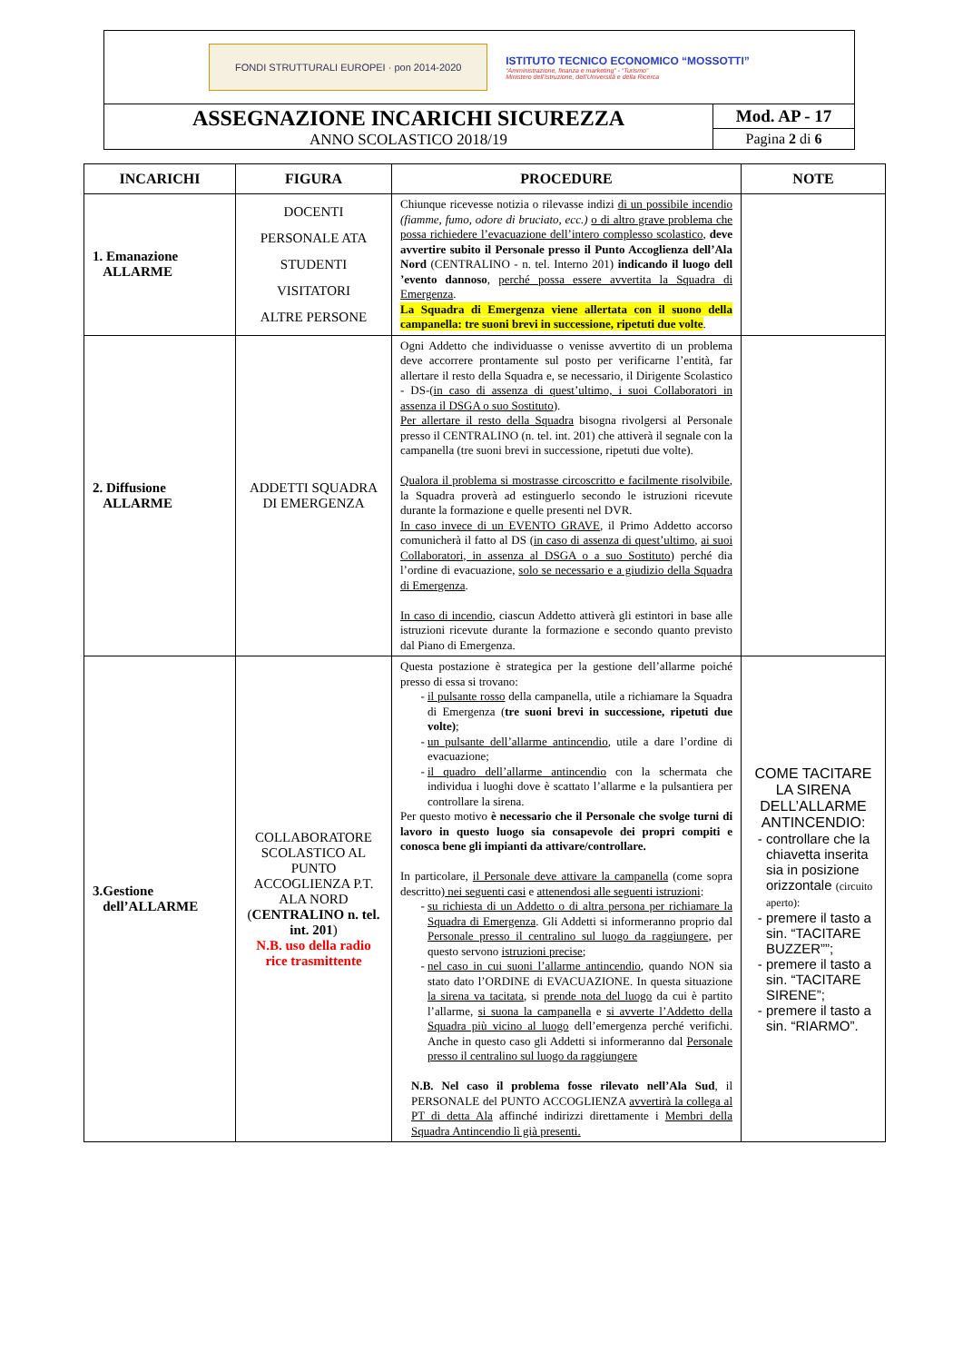FONDI STRUTTURALI EUROPEI · pon 2014-2020
ISTITUTO TECNICO ECONOMICO “MOSSOTTI”
“Amministrazione, finanza e marketing” - “Turismo”
Ministero dell’Istruzione, dell’Università e della Ricerca
ASSEGNAZIONE INCARICHI SICUREZZA
ANNO SCOLASTICO 2018/19
Mod. AP - 17
Pagina 2 di 6
| INCARICHI | FIGURA | PROCEDURE | NOTE |
| --- | --- | --- | --- |
| 1. Emanazione ALLARME | DOCENTI PERSONALE ATA STUDENTI VISITATORI ALTRE PERSONE | Chiunque ricevesse notizia o rilevasse indizi di un possibile incendio (fiamme, fumo, odore di bruciato, ecc.) o di altro grave problema che possa richiedere l’evacuazione dell’intero complesso scolastico , deve avvertire subito il Personale presso il Punto Accoglienza dell’Ala Nord (CENTRALINO - n. tel. Interno 201) indicando il luogo dell ’evento dannoso , perché possa essere avvertita la Squadra di Emergenza . La Squadra di Emergenza viene allertata con il suono della campanella: tre suoni brevi in successione, ripetuti due volte . | |
| 2. Diffusione ALLARME | ADDETTI SQUADRA DI EMERGENZA | Ogni Addetto che individuasse o venisse avvertito di un problema deve accorrere prontamente sul posto per verificarne l’entità, far allertare il resto della Squadra e, se necessario, il Dirigente Scolastico - DS-( in caso di assenza di quest’ultimo, i suoi Collaboratori in assenza il DSGA o suo Sostituto ). Per allertare il resto della Squadra bisogna rivolgersi al Personale presso il CENTRALINO (n. tel. int. 201) che attiverà il segnale con la campanella (tre suoni brevi in successione, ripetuti due volte). Qualora il problema si mostrasse circoscritto e facilmente risolvibile , la Squadra proverà ad estinguerlo secondo le istruzioni ricevute durante la formazione e quelle presenti nel DVR. In caso invece di un EVENTO GRAVE , il Primo Addetto accorso comunicherà il fatto al DS ( in caso di assenza di quest’ultimo , ai suoi Collaboratori, in assenza al DSGA o a suo Sostituto ) perché dia l’ordine di evacuazione, solo se necessario e a giudizio della Squadra di Emergenza . In caso di incendio , ciascun Addetto attiverà gli estintori in base alle istruzioni ricevute durante la formazione e secondo quanto previsto dal Piano di Emergenza. | |
| 3.Gestione dell’ALLARME | COLLABORATORE SCOLASTICO AL PUNTO ACCOGLIENZA P.T. ALA NORD ( CENTRALINO n. tel. int. 201 ) N.B. uso della radio rice trasmittente | Questa postazione è strategica per la gestione dell’allarme poiché presso di essa si trovano: il pulsante rosso della campanella, utile a richiamare la Squadra di Emergenza ( tre suoni brevi in successione, ripetuti due volte) ; un pulsante dell’allarme antincendio , utile a dare l’ordine di evacuazione; il quadro dell’allarme antincendio con la schermata che individua i luoghi dove è scattato l’allarme e la pulsantiera per controllare la sirena. Per questo motivo è necessario che il Personale che svolge turni di lavoro in questo luogo sia consapevole dei propri compiti e conosca bene gli impianti da attivare/controllare. In particolare, il Personale deve attivare la campanella (come sopra descritto) nei seguenti casi e attenendosi alle seguenti istruzioni : su richiesta di un Addetto o di altra persona per richiamare la Squadra di Emergenza . Gli Addetti si informeranno proprio dal Personale presso il centralino sul luogo da raggiungere , per questo servono istruzioni precise ; nel caso in cui suoni l’allarme antincendio , quando NON sia stato dato l’ORDINE di EVACUAZIONE. In questa situazione la sirena va tacitata , si prende nota del luogo da cui è partito l’allarme, si suona la campanella e si avverte l’Addetto della Squadra più vicino al luogo dell’emergenza perché verifichi. Anche in questo caso gli Addetti si informeranno dal Personale presso il centralino sul luogo da raggiungere N.B. Nel caso il problema fosse rilevato nell’Ala Sud , il PERSONALE del PUNTO ACCOGLIENZA avvertirà la collega al PT di detta Ala affinché indirizzi direttamente i Membri della Squadra Antincendio lì già presenti. | COME TACITARE LA SIRENA DELL’ALLARME ANTINCENDIO: controllare che la chiavetta inserita sia in posizione orizzontale (circuito aperto): premere il tasto a sin. “TACITARE BUZZER””; premere il tasto a sin. “TACITARE SIRENE”; premere il tasto a sin. “RIARMO”. |